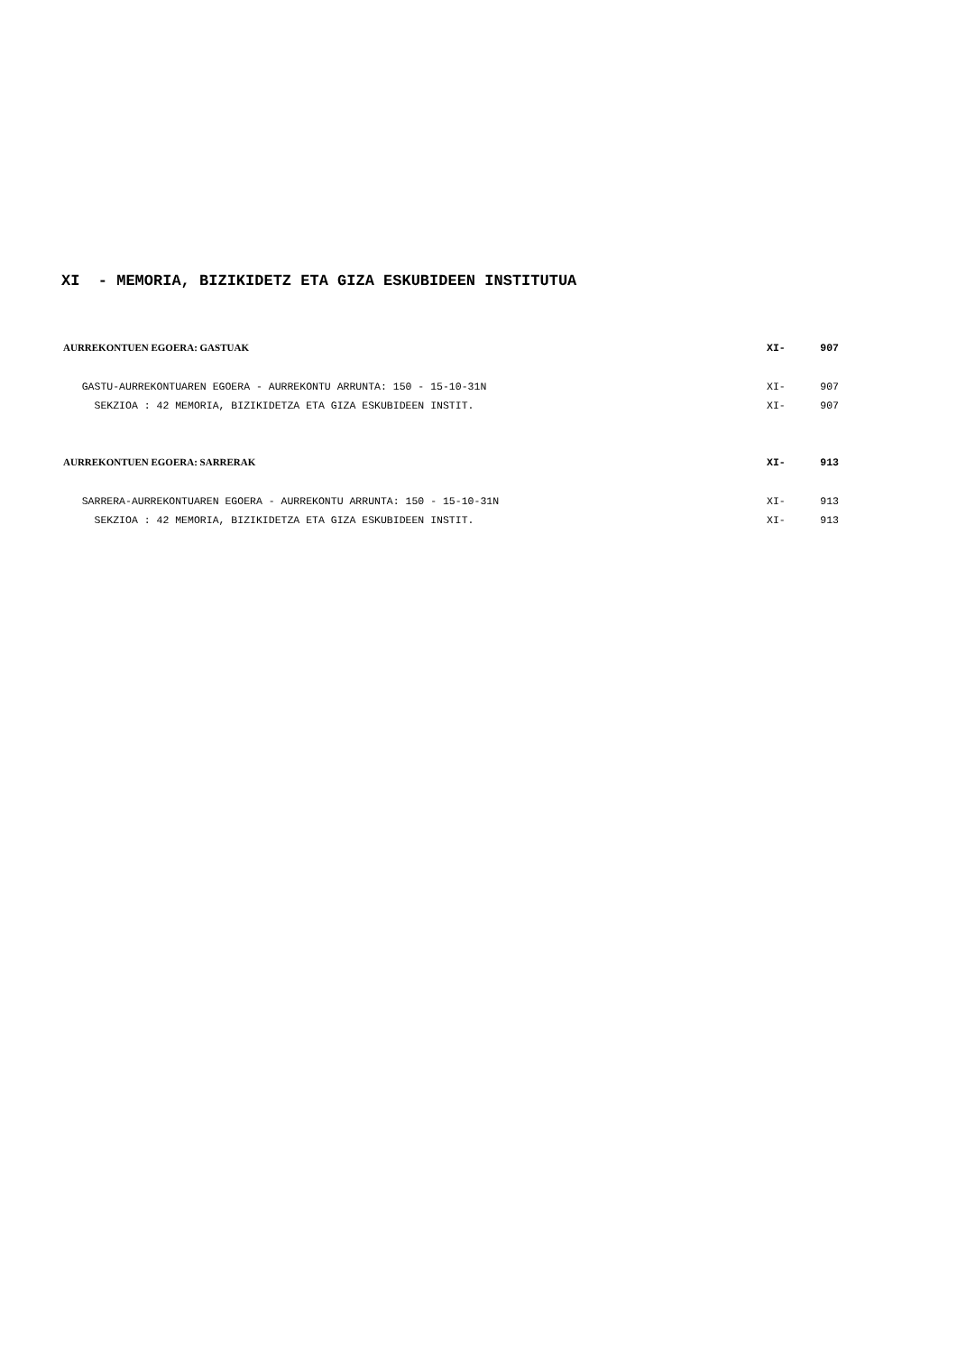XI - MEMORIA, BIZIKIDETZ ETA GIZA ESKUBIDEEN INSTITUTUA
AURREKONTUEN EGOERA: GASTUAK XI- 907
GASTU-AURREKONTUAREN EGOERA - AURREKONTU ARRUNTA: 150 - 15-10-31N XI- 907
SEKZIOA : 42 MEMORIA, BIZIKIDETZA ETA GIZA ESKUBIDEEN INSTIT. XI- 907
AURREKONTUEN EGOERA: SARRERAK XI- 913
SARRERA-AURREKONTUAREN EGOERA - AURREKONTU ARRUNTA: 150 - 15-10-31N XI- 913
SEKZIOA : 42 MEMORIA, BIZIKIDETZA ETA GIZA ESKUBIDEEN INSTIT. XI- 913